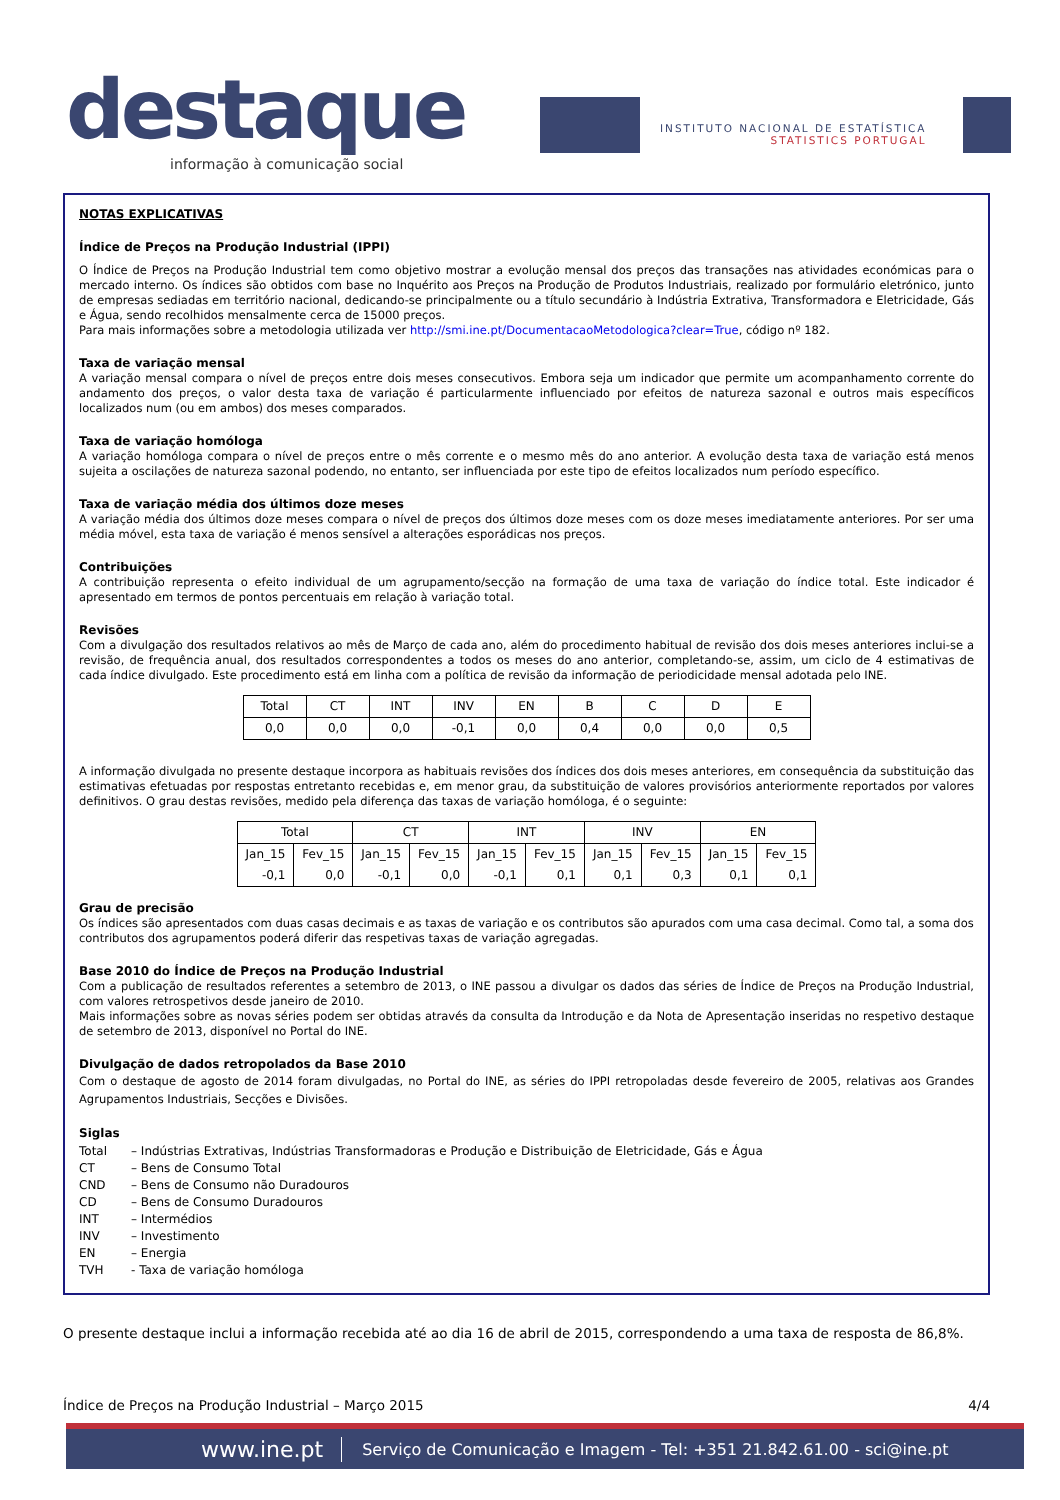destaque
informação à comunicação social
INSTITUTO NACIONAL DE ESTATÍSTICA
STATISTICS PORTUGAL
NOTAS EXPLICATIVAS
Índice de Preços na Produção Industrial (IPPI)
O Índice de Preços na Produção Industrial tem como objetivo mostrar a evolução mensal dos preços das transações nas atividades económicas para o mercado interno. Os índices são obtidos com base no Inquérito aos Preços na Produção de Produtos Industriais, realizado por formulário eletrónico, junto de empresas sediadas em território nacional, dedicando-se principalmente ou a título secundário à Indústria Extrativa, Transformadora e Eletricidade, Gás e Água, sendo recolhidos mensalmente cerca de 15000 preços.
Para mais informações sobre a metodologia utilizada ver http://smi.ine.pt/DocumentacaoMetodologica?clear=True, código nº 182.
Taxa de variação mensal
A variação mensal compara o nível de preços entre dois meses consecutivos. Embora seja um indicador que permite um acompanhamento corrente do andamento dos preços, o valor desta taxa de variação é particularmente influenciado por efeitos de natureza sazonal e outros mais específicos localizados num (ou em ambos) dos meses comparados.
Taxa de variação homóloga
A variação homóloga compara o nível de preços entre o mês corrente e o mesmo mês do ano anterior. A evolução desta taxa de variação está menos sujeita a oscilações de natureza sazonal podendo, no entanto, ser influenciada por este tipo de efeitos localizados num período específico.
Taxa de variação média dos últimos doze meses
A variação média dos últimos doze meses compara o nível de preços dos últimos doze meses com os doze meses imediatamente anteriores. Por ser uma média móvel, esta taxa de variação é menos sensível a alterações esporádicas nos preços.
Contribuições
A contribuição representa o efeito individual de um agrupamento/secção na formação de uma taxa de variação do índice total. Este indicador é apresentado em termos de pontos percentuais em relação à variação total.
Revisões
Com a divulgação dos resultados relativos ao mês de Março de cada ano, além do procedimento habitual de revisão dos dois meses anteriores inclui-se a revisão, de frequência anual, dos resultados correspondentes a todos os meses do ano anterior, completando-se, assim, um ciclo de 4 estimativas de cada índice divulgado. Este procedimento está em linha com a política de revisão da informação de periodicidade mensal adotada pelo INE.
| Total | CT | INT | INV | EN | B | C | D | E |
| --- | --- | --- | --- | --- | --- | --- | --- | --- |
| 0,0 | 0,0 | 0,0 | -0,1 | 0,0 | 0,4 | 0,0 | 0,0 | 0,5 |
A informação divulgada no presente destaque incorpora as habituais revisões dos índices dos dois meses anteriores, em consequência da substituição das estimativas efetuadas por respostas entretanto recebidas e, em menor grau, da substituição de valores provisórios anteriormente reportados por valores definitivos. O grau destas revisões, medido pela diferença das taxas de variação homóloga, é o seguinte:
| Total | | CT | | INT | | INV | | EN | |
| --- | --- | --- | --- | --- | --- | --- | --- | --- | --- |
| Jan_15 | Fev_15 | Jan_15 | Fev_15 | Jan_15 | Fev_15 | Jan_15 | Fev_15 | Jan_15 | Fev_15 |
| -0,1 | 0,0 | -0,1 | 0,0 | -0,1 | 0,1 | 0,1 | 0,3 | 0,1 | 0,1 |
Grau de precisão
Os índices são apresentados com duas casas decimais e as taxas de variação e os contributos são apurados com uma casa decimal. Como tal, a soma dos contributos dos agrupamentos poderá diferir das respetivas taxas de variação agregadas.
Base 2010 do Índice de Preços na Produção Industrial
Com a publicação de resultados referentes a setembro de 2013, o INE passou a divulgar os dados das séries de Índice de Preços na Produção Industrial, com valores retrospetivos desde janeiro de 2010.
Mais informações sobre as novas séries podem ser obtidas através da consulta da Introdução e da Nota de Apresentação inseridas no respetivo destaque de setembro de 2013, disponível no Portal do INE.
Divulgação de dados retropolados da Base 2010
Com o destaque de agosto de 2014 foram divulgadas, no Portal do INE, as séries do IPPI retropoladas desde fevereiro de 2005, relativas aos Grandes Agrupamentos Industriais, Secções e Divisões.
Siglas
| Total | – Indústrias Extrativas, Indústrias Transformadoras e Produção e Distribuição de Eletricidade, Gás e Água |
| CT | – Bens de Consumo Total |
| CND | – Bens de Consumo não Duradouros |
| CD | – Bens de Consumo Duradouros |
| INT | – Intermédios |
| INV | – Investimento |
| EN | – Energia |
| TVH | - Taxa de variação homóloga |
O presente destaque inclui a informação recebida até ao dia 16 de abril de 2015, correspondendo a uma taxa de resposta de 86,8%.
Índice de Preços na Produção Industrial – Março 2015 4/4
www.ine.pt Serviço de Comunicação e Imagem - Tel: +351 21.842.61.00 - sci@ine.pt